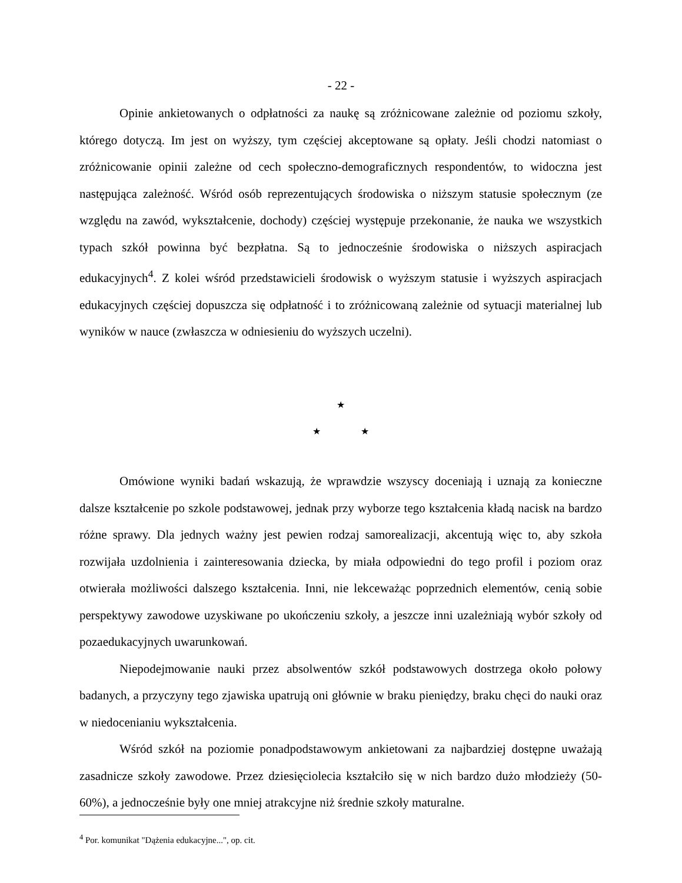- 22 -
Opinie ankietowanych o odpłatności za naukę są zróżnicowane zależnie od poziomu szkoły, którego dotyczą. Im jest on wyższy, tym częściej akceptowane są opłaty. Jeśli chodzi natomiast o zróżnicowanie opinii zależne od cech społeczno-demograficznych respondentów, to widoczna jest następująca zależność. Wśród osób reprezentujących środowiska o niższym statusie społecznym (ze względu na zawód, wykształcenie, dochody) częściej występuje przekonanie, że nauka we wszystkich typach szkół powinna być bezpłatna. Są to jednocześnie środowiska o niższych aspiracjach edukacyjnych<sup>4</sup>. Z kolei wśród przedstawicieli środowisk o wyższym statusie i wyższych aspiracjach edukacyjnych częściej dopuszcza się odpłatność i to zróżnicowaną zależnie od sytuacji materialnej lub wyników w nauce (zwłaszcza w odniesieniu do wyższych uczelni).
★
★ ★
Omówione wyniki badań wskazują, że wprawdzie wszyscy doceniają i uznają za konieczne dalsze kształcenie po szkole podstawowej, jednak przy wyborze tego kształcenia kładą nacisk na bardzo różne sprawy. Dla jednych ważny jest pewien rodzaj samorealizacji, akcentują więc to, aby szkoła rozwijała uzdolnienia i zainteresowania dziecka, by miała odpowiedni do tego profil i poziom oraz otwierała możliwości dalszego kształcenia. Inni, nie lekceważąc poprzednich elementów, cenią sobie perspektywy zawodowe uzyskiwane po ukończeniu szkoły, a jeszcze inni uzależniają wybór szkoły od pozaedukacyjnych uwarunkowań.
Niepodejmowanie nauki przez absolwentów szkół podstawowych dostrzega około połowy badanych, a przyczyny tego zjawiska upatrują oni głównie w braku pieniędzy, braku chęci do nauki oraz w niedocenianiu wykształcenia.
Wśród szkół na poziomie ponadpodstawowym ankietowani za najbardziej dostępne uważają zasadnicze szkoły zawodowe. Przez dziesięciolecia kształciło się w nich bardzo dużo młodzieży (50-60%), a jednocześnie były one mniej atrakcyjne niż średnie szkoły maturalne.
<sup>4</sup> Por. komunikat "Dążenia edukacyjne...", op. cit.